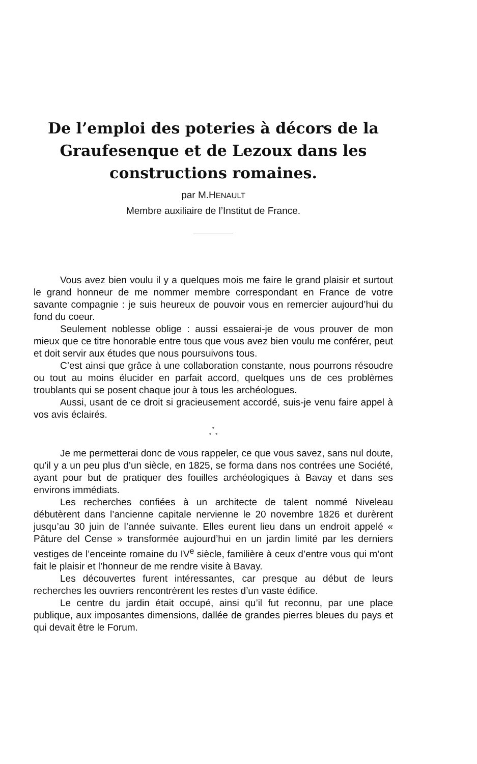De l’emploi des poteries à décors de la Graufesenque et de Lezoux dans les constructions romaines.
par M.HENAULT
Membre auxiliaire de l’Institut de France.
Vous avez bien voulu il y a quelques mois me faire le grand plaisir et surtout le grand honneur de me nommer membre correspondant en France de votre savante compagnie : je suis heureux de pouvoir vous en remercier aujourd’hui du fond du coeur.
Seulement noblesse oblige : aussi essaierai-je de vous prouver de mon mieux que ce titre honorable entre tous que vous avez bien voulu me conférer, peut et doit servir aux études que nous poursuivons tous.
C’est ainsi que grâce à une collaboration constante, nous pourrons résoudre ou tout au moins élucider en parfait accord, quelques uns de ces problèmes troublants qui se posent chaque jour à tous les archéologues.
Aussi, usant de ce droit si gracieusement accordé, suis-je venu faire appel à vos avis éclairés.
*
* *
Je me permetterai donc de vous rappeler, ce que vous savez, sans nul doute, qu’il y a un peu plus d’un siècle, en 1825, se forma dans nos contrées une Société, ayant pour but de pratiquer des fouilles archéologiques à Bavay et dans ses environs immédiats.
Les recherches confiées à un architecte de talent nommé Niveleau débutèrent dans l’ancienne capitale nervienne le 20 novembre 1826 et durèrent jusqu’au 30 juin de l’année suivante. Elles eurent lieu dans un endroit appelé « Pâture del Cense » transformée aujourd’hui en un jardin limité par les derniers vestiges de l’enceinte romaine du IV<sup>e</sup> siècle, familière à ceux d’entre vous qui m’ont fait le plaisir et l’honneur de me rendre visite à Bavay.
Les découvertes furent intéressantes, car presque au début de leurs recherches les ouvriers rencontrèrent les restes d’un vaste édifice.
Le centre du jardin était occupé, ainsi qu’il fut reconnu, par une place publique, aux imposantes dimensions, dallée de grandes pierres bleues du pays et qui devait être le Forum.